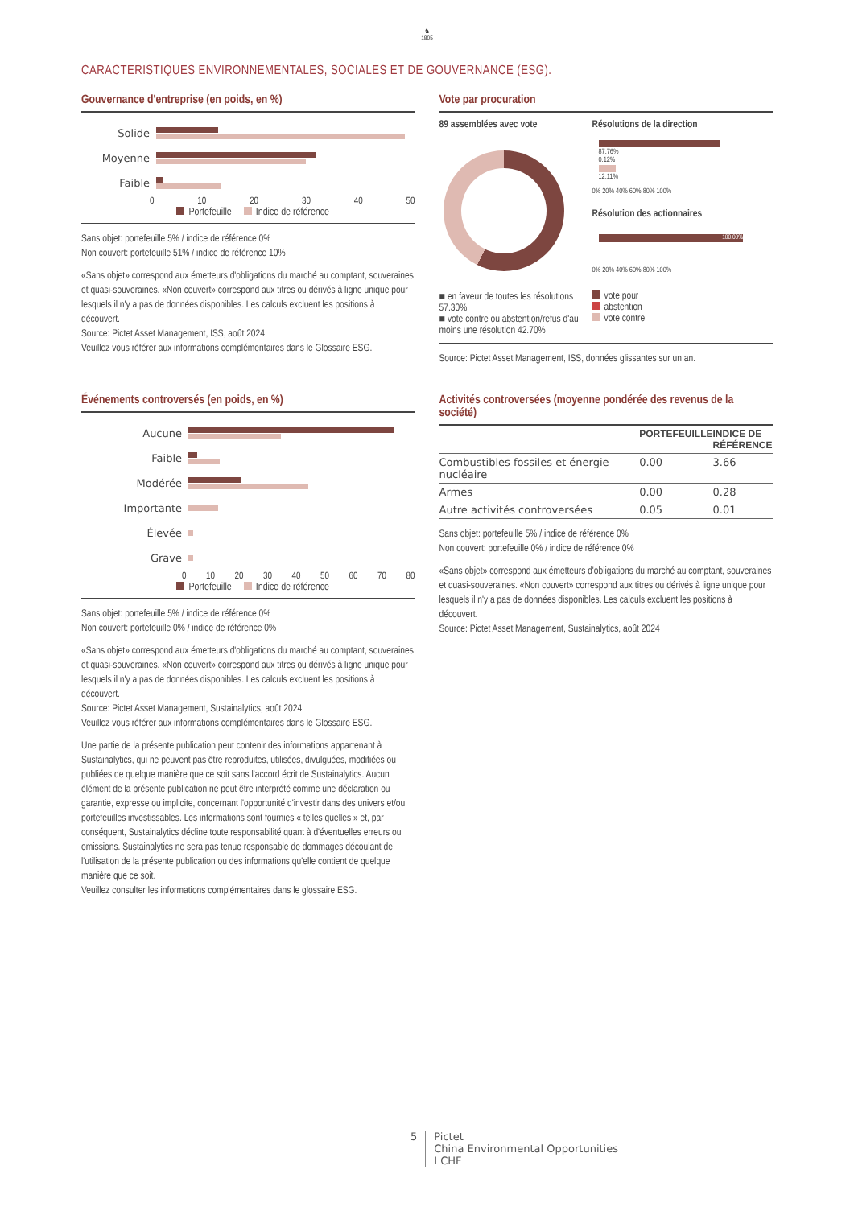♞
1805
CARACTERISTIQUES ENVIRONNEMENTALES, SOCIALES ET DE GOUVERNANCE (ESG).
Gouvernance d'entreprise (en poids, en %)
Solide
Moyenne
Faible
0 10 20 30 40 50
Portefeuille Indice de référence
Sans objet: portefeuille 5% / indice de référence 0%
Non couvert: portefeuille 51% / indice de référence 10%
«Sans objet» correspond aux émetteurs d'obligations du marché au comptant, souveraines et quasi-souveraines. «Non couvert» correspond aux titres ou dérivés à ligne unique pour lesquels il n'y a pas de données disponibles. Les calculs excluent les positions à découvert.
Source: Pictet Asset Management, ISS, août 2024
Veuillez vous référer aux informations complémentaires dans le Glossaire ESG.
Vote par procuration
89 assemblées avec vote
■ en faveur de toutes les résolutions 57.30%
■ vote contre ou abstention/refus d'au moins une résolution 42.70%
Résolutions de la direction
87.76%
0.12%
12.11%
0% 20% 40% 60% 80% 100%
Résolution des actionnaires
100.00%
0% 20% 40% 60% 80% 100%
vote pour
abstention
vote contre
Source: Pictet Asset Management, ISS, données glissantes sur un an.
Événements controversés (en poids, en %)
Aucune
Faible
Modérée
Importante
Élevée
Grave
0 10 20 30 40 50 60 70 80
Portefeuille Indice de référence
Sans objet: portefeuille 5% / indice de référence 0%
Non couvert: portefeuille 0% / indice de référence 0%
«Sans objet» correspond aux émetteurs d'obligations du marché au comptant, souveraines et quasi-souveraines. «Non couvert» correspond aux titres ou dérivés à ligne unique pour lesquels il n'y a pas de données disponibles. Les calculs excluent les positions à découvert.
Source: Pictet Asset Management, Sustainalytics, août 2024
Veuillez vous référer aux informations complémentaires dans le Glossaire ESG.
Une partie de la présente publication peut contenir des informations appartenant à Sustainalytics, qui ne peuvent pas être reproduites, utilisées, divulguées, modifiées ou publiées de quelque manière que ce soit sans l'accord écrit de Sustainalytics. Aucun élément de la présente publication ne peut être interprété comme une déclaration ou garantie, expresse ou implicite, concernant l'opportunité d'investir dans des univers et/ou portefeuilles investissables. Les informations sont fournies « telles quelles » et, par conséquent, Sustainalytics décline toute responsabilité quant à d'éventuelles erreurs ou omissions. Sustainalytics ne sera pas tenue responsable de dommages découlant de l'utilisation de la présente publication ou des informations qu'elle contient de quelque manière que ce soit.
Veuillez consulter les informations complémentaires dans le glossaire ESG.
Activités controversées (moyenne pondérée des revenus de la société)
| | PORTEFEUILLE | INDICE DE RÉFÉRENCE |
| --- | --- | --- |
| Combustibles fossiles et énergie nucléaire | 0.00 | 3.66 |
| Armes | 0.00 | 0.28 |
| Autre activités controversées | 0.05 | 0.01 |
Sans objet: portefeuille 5% / indice de référence 0%
Non couvert: portefeuille 0% / indice de référence 0%
«Sans objet» correspond aux émetteurs d'obligations du marché au comptant, souveraines et quasi-souveraines. «Non couvert» correspond aux titres ou dérivés à ligne unique pour lesquels il n'y a pas de données disponibles. Les calculs excluent les positions à découvert.
Source: Pictet Asset Management, Sustainalytics, août 2024
5 Pictet
China Environmental Opportunities
I CHF